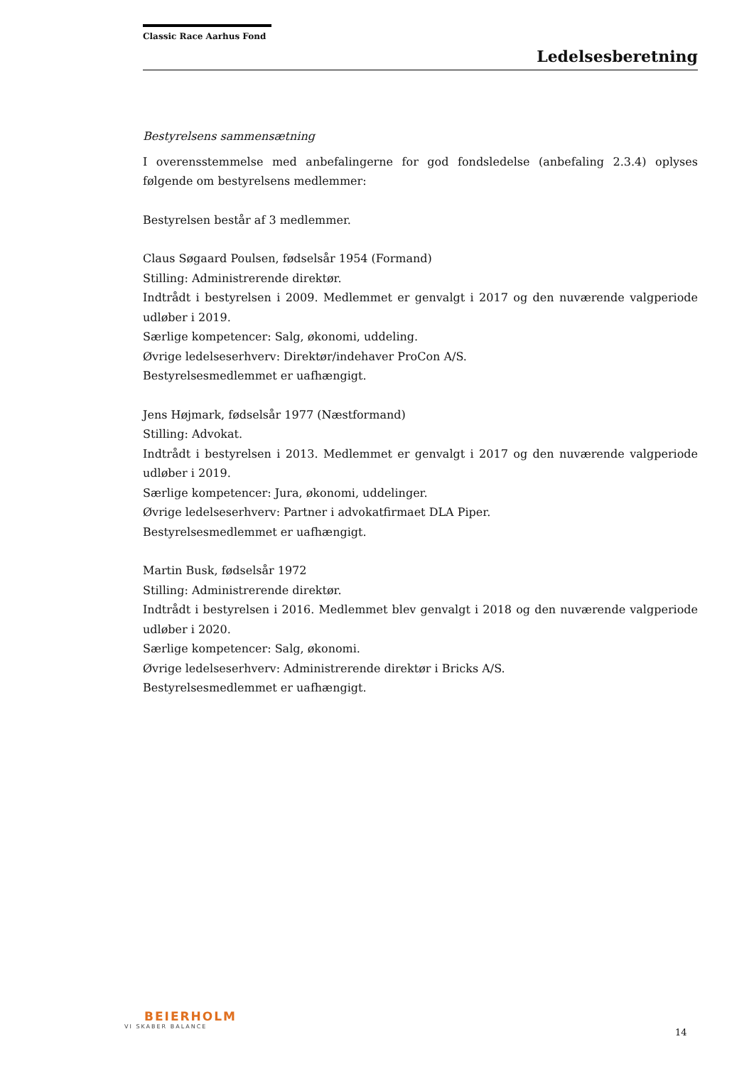Classic Race Aarhus Fond
Ledelsesberetning
Bestyrelsens sammensætning
I overensstemmelse med anbefalingerne for god fondsledelse (anbefaling 2.3.4) oplyses følgende om bestyrelsens medlemmer:
Bestyrelsen består af 3 medlemmer.
Claus Søgaard Poulsen, fødselsår 1954 (Formand)
Stilling: Administrerende direktør.
Indtrådt i bestyrelsen i 2009. Medlemmet er genvalgt i 2017 og den nuværende valgperiode udløber i 2019.
Særlige kompetencer: Salg, økonomi, uddeling.
Øvrige ledelseserhverv: Direktør/indehaver ProCon A/S.
Bestyrelsesmedlemmet er uafhængigt.
Jens Højmark, fødselsår 1977 (Næstformand)
Stilling: Advokat.
Indtrådt i bestyrelsen i 2013. Medlemmet er genvalgt i 2017 og den nuværende valgperiode udløber i 2019.
Særlige kompetencer: Jura, økonomi, uddelinger.
Øvrige ledelseserhverv: Partner i advokatfirmaet DLA Piper.
Bestyrelsesmedlemmet er uafhængigt.
Martin Busk, fødselsår 1972
Stilling: Administrerende direktør.
Indtrådt i bestyrelsen i 2016. Medlemmet blev genvalgt i 2018 og den nuværende valgperiode udløber i 2020.
Særlige kompetencer: Salg, økonomi.
Øvrige ledelseserhverv: Administrerende direktør i Bricks A/S.
Bestyrelsesmedlemmet er uafhængigt.
BEIERHOLM
VI SKABER BALANCE
14